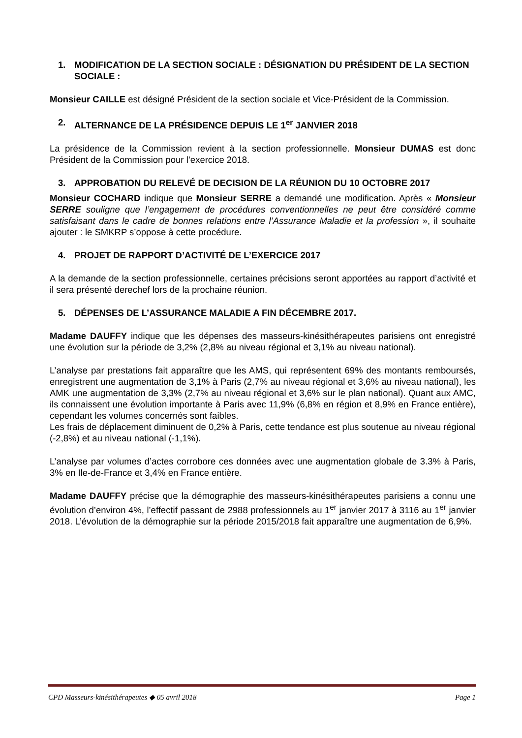1. MODIFICATION DE LA SECTION SOCIALE : DÉSIGNATION DU PRÉSIDENT DE LA SECTION SOCIALE :
Monsieur CAILLE est désigné Président de la section sociale et Vice-Président de la Commission.
2. ALTERNANCE DE LA PRÉSIDENCE DEPUIS LE 1<sup>er</sup> JANVIER 2018
La présidence de la Commission revient à la section professionnelle. Monsieur DUMAS est donc Président de la Commission pour l’exercice 2018.
3. APPROBATION DU RELEVÉ DE DECISION DE LA RÉUNION DU 10 OCTOBRE 2017
Monsieur COCHARD indique que Monsieur SERRE a demandé une modification. Après « Monsieur SERRE souligne que l’engagement de procédures conventionnelles ne peut être considéré comme satisfaisant dans le cadre de bonnes relations entre l’Assurance Maladie et la profession », il souhaite ajouter : le SMKRP s’oppose à cette procédure.
4. PROJET DE RAPPORT D’ACTIVITÉ DE L’EXERCICE 2017
A la demande de la section professionnelle, certaines précisions seront apportées au rapport d’activité et il sera présenté derechef lors de la prochaine réunion.
5. DÉPENSES DE L’ASSURANCE MALADIE A FIN DÉCEMBRE 2017.
Madame DAUFFY indique que les dépenses des masseurs-kinésithérapeutes parisiens ont enregistré une évolution sur la période de 3,2% (2,8% au niveau régional et 3,1% au niveau national).
L’analyse par prestations fait apparaître que les AMS, qui représentent 69% des montants remboursés, enregistrent une augmentation de 3,1% à Paris (2,7% au niveau régional et 3,6% au niveau national), les AMK une augmentation de 3,3% (2,7% au niveau régional et 3,6% sur le plan national). Quant aux AMC, ils connaissent une évolution importante à Paris avec 11,9% (6,8% en région et 8,9% en France entière), cependant les volumes concernés sont faibles.
Les frais de déplacement diminuent de 0,2% à Paris, cette tendance est plus soutenue au niveau régional (-2,8%) et au niveau national (-1,1%).
L’analyse par volumes d’actes corrobore ces données avec une augmentation globale de 3.3% à Paris, 3% en Ile-de-France et 3,4% en France entière.
Madame DAUFFY précise que la démographie des masseurs-kinésithérapeutes parisiens a connu une évolution d’environ 4%, l’effectif passant de 2988 professionnels au 1<sup>er</sup> janvier 2017 à 3116 au 1<sup>er</sup> janvier 2018. L’évolution de la démographie sur la période 2015/2018 fait apparaître une augmentation de 6,9%.
CPD Masseurs-kinésithérapeutes ◆ 05 avril 2018 Page 1